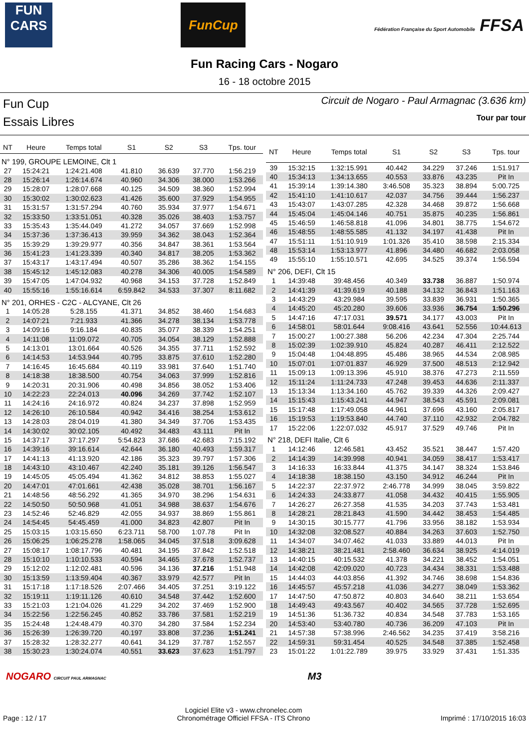FUN CARS
FunCup
Fédération Française du Sport Automobile FFSA
Fun Racing Cars - Nogaro
16 - 18 octobre 2015
Fun Cup
Essais Libres
Circuit de Nogaro - Paul Armagnac (3.636 km)
Tour par tour
| NT | Heure | Temps total | S1 | S2 | S3 | Tps. tour |
| --- | --- | --- | --- | --- | --- | --- |
| N° 199, GROUPE LEMOINE, Clt 1 | | | | | | |
| 27 | 15:24:21 | 1:24:21.408 | 41.810 | 36.639 | 37.770 | 1:56.219 |
| 28 | 15:26:14 | 1:26:14.674 | 40.960 | 34.306 | 38.000 | 1:53.266 |
| 29 | 15:28:07 | 1:28:07.668 | 40.125 | 34.509 | 38.360 | 1:52.994 |
| 30 | 15:30:02 | 1:30:02.623 | 41.426 | 35.600 | 37.929 | 1:54.955 |
| 31 | 15:31:57 | 1:31:57.294 | 40.760 | 35.934 | 37.977 | 1:54.671 |
| 32 | 15:33:50 | 1:33:51.051 | 40.328 | 35.026 | 38.403 | 1:53.757 |
| 33 | 15:35:43 | 1:35:44.049 | 41.272 | 34.057 | 37.669 | 1:52.998 |
| 34 | 15:37:36 | 1:37:36.413 | 39.959 | 34.362 | 38.043 | 1:52.364 |
| 35 | 15:39:29 | 1:39:29.977 | 40.356 | 34.847 | 38.361 | 1:53.564 |
| 36 | 15:41:23 | 1:41:23.339 | 40.340 | 34.817 | 38.205 | 1:53.362 |
| 37 | 15:43:17 | 1:43:17.494 | 40.507 | 35.286 | 38.362 | 1:54.155 |
| 38 | 15:45:12 | 1:45:12.083 | 40.278 | 34.306 | 40.005 | 1:54.589 |
| 39 | 15:47:05 | 1:47:04.932 | 40.968 | 34.153 | 37.728 | 1:52.849 |
| 40 | 15:55:16 | 1:55:16.614 | 6:59.842 | 34.533 | 37.307 | 8:11.682 |
| N° 201, ORHES - C2C - ALCYANE, Clt 26 | | | | | | |
| 1 | 14:05:28 | 5:28.155 | 41.371 | 34.852 | 38.460 | 1:54.683 |
| 2 | 14:07:21 | 7:21.933 | 41.366 | 34.278 | 38.134 | 1:53.778 |
| 3 | 14:09:16 | 9:16.184 | 40.835 | 35.077 | 38.339 | 1:54.251 |
| 4 | 14:11:08 | 11:09.072 | 40.705 | 34.054 | 38.129 | 1:52.888 |
| 5 | 14:13:01 | 13:01.664 | 40.526 | 34.355 | 37.711 | 1:52.592 |
| 6 | 14:14:53 | 14:53.944 | 40.795 | 33.875 | 37.610 | 1:52.280 |
| 7 | 14:16:45 | 16:45.684 | 40.119 | 33.981 | 37.640 | 1:51.740 |
| 8 | 14:18:38 | 18:38.500 | 40.754 | 34.063 | 37.999 | 1:52.816 |
| 9 | 14:20:31 | 20:31.906 | 40.498 | 34.856 | 38.052 | 1:53.406 |
| 10 | 14:22:23 | 22:24.013 | 40.096 | 34.269 | 37.742 | 1:52.107 |
| 11 | 14:24:16 | 24:16.972 | 40.824 | 34.237 | 37.898 | 1:52.959 |
| 12 | 14:26:10 | 26:10.584 | 40.942 | 34.416 | 38.254 | 1:53.612 |
| 13 | 14:28:03 | 28:04.019 | 41.380 | 34.349 | 37.706 | 1:53.435 |
| 14 | 14:30:02 | 30:02.105 | 40.492 | 34.483 | 43.111 | Pit In |
| 15 | 14:37:17 | 37:17.297 | 5:54.823 | 37.686 | 42.683 | 7:15.192 |
| 16 | 14:39:16 | 39:16.614 | 42.644 | 36.180 | 40.493 | 1:59.317 |
| 17 | 14:41:13 | 41:13.920 | 42.186 | 35.323 | 39.797 | 1:57.306 |
| 18 | 14:43:10 | 43:10.467 | 42.240 | 35.181 | 39.126 | 1:56.547 |
| 19 | 14:45:05 | 45:05.494 | 41.362 | 34.812 | 38.853 | 1:55.027 |
| 20 | 14:47:01 | 47:01.661 | 42.438 | 35.028 | 38.701 | 1:56.167 |
| 21 | 14:48:56 | 48:56.292 | 41.365 | 34.970 | 38.296 | 1:54.631 |
| 22 | 14:50:50 | 50:50.968 | 41.051 | 34.988 | 38.637 | 1:54.676 |
| 23 | 14:52:46 | 52:46.829 | 42.055 | 34.937 | 38.869 | 1:55.861 |
| 24 | 14:54:45 | 54:45.459 | 41.000 | 34.823 | 42.807 | Pit In |
| 25 | 15:03:15 | 1:03:15.650 | 6:23.711 | 58.700 | 1:07.78 | Pit In |
| 26 | 15:06:25 | 1:06:25.278 | 1:58.065 | 34.045 | 37.518 | 3:09.628 |
| 27 | 15:08:17 | 1:08:17.796 | 40.481 | 34.195 | 37.842 | 1:52.518 |
| 28 | 15:10:10 | 1:10:10.533 | 40.594 | 34.465 | 37.678 | 1:52.737 |
| 29 | 15:12:02 | 1:12:02.481 | 40.596 | 34.136 | 37.216 | 1:51.948 |
| 30 | 15:13:59 | 1:13:59.404 | 40.367 | 33.979 | 42.577 | Pit In |
| 31 | 15:17:18 | 1:17:18.526 | 2:07.466 | 34.405 | 37.251 | 3:19.122 |
| 32 | 15:19:11 | 1:19:11.126 | 40.610 | 34.548 | 37.442 | 1:52.600 |
| 33 | 15:21:03 | 1:21:04.026 | 41.229 | 34.202 | 37.469 | 1:52.900 |
| 34 | 15:22:56 | 1:22:56.245 | 40.852 | 33.786 | 37.581 | 1:52.219 |
| 35 | 15:24:48 | 1:24:48.479 | 40.370 | 34.280 | 37.584 | 1:52.234 |
| 36 | 15:26:39 | 1:26:39.720 | 40.197 | 33.808 | 37.236 | 1:51.241 |
| 37 | 15:28:32 | 1:28:32.277 | 40.641 | 34.129 | 37.787 | 1:52.557 |
| 38 | 15:30:23 | 1:30:24.074 | 40.551 | 33.623 | 37.623 | 1:51.797 |
| NT | Heure | Temps total | S1 | S2 | S3 | Tps. tour |
| --- | --- | --- | --- | --- | --- | --- |
| 39 | 15:32:15 | 1:32:15.991 | 40.442 | 34.229 | 37.246 | 1:51.917 |
| 40 | 15:34:13 | 1:34:13.655 | 40.553 | 33.876 | 43.235 | Pit In |
| 41 | 15:39:14 | 1:39:14.380 | 3:46.508 | 35.323 | 38.894 | 5:00.725 |
| 42 | 15:41:10 | 1:41:10.617 | 42.037 | 34.756 | 39.444 | 1:56.237 |
| 43 | 15:43:07 | 1:43:07.285 | 42.328 | 34.468 | 39.872 | 1:56.668 |
| 44 | 15:45:04 | 1:45:04.146 | 40.751 | 35.875 | 40.235 | 1:56.861 |
| 45 | 15:46:59 | 1:46:58.818 | 41.096 | 34.801 | 38.775 | 1:54.672 |
| 46 | 15:48:55 | 1:48:55.585 | 41.132 | 34.197 | 41.438 | Pit In |
| 47 | 15:51:11 | 1:51:10.919 | 1:01.326 | 35.410 | 38.598 | 2:15.334 |
| 48 | 15:53:14 | 1:53:13.977 | 41.896 | 34.480 | 46.682 | 2:03.058 |
| 49 | 15:55:10 | 1:55:10.571 | 42.695 | 34.525 | 39.374 | 1:56.594 |
| N° 206, DEFI, Clt 15 | | | | | | |
| 1 | 14:39:48 | 39:48.456 | 40.349 | 33.738 | 36.887 | 1:50.974 |
| 2 | 14:41:39 | 41:39.619 | 40.188 | 34.132 | 36.843 | 1:51.163 |
| 3 | 14:43:29 | 43:29.984 | 39.595 | 33.839 | 36.931 | 1:50.365 |
| 4 | 14:45:20 | 45:20.280 | 39.606 | 33.936 | 36.754 | 1:50.296 |
| 5 | 14:47:16 | 47:17.031 | 39.571 | 34.177 | 43.003 | Pit In |
| 6 | 14:58:01 | 58:01.644 | 9:08.416 | 43.641 | 52.556 | 10:44.613 |
| 7 | 15:00:27 | 1:00:27.388 | 56.206 | 42.234 | 47.304 | 2:25.744 |
| 8 | 15:02:39 | 1:02:39.910 | 45.824 | 40.287 | 46.411 | 2:12.522 |
| 9 | 15:04:48 | 1:04:48.895 | 45.486 | 38.965 | 44.534 | 2:08.985 |
| 10 | 15:07:01 | 1:07:01.837 | 46.929 | 37.500 | 48.513 | 2:12.942 |
| 11 | 15:09:13 | 1:09:13.396 | 45.910 | 38.376 | 47.273 | 2:11.559 |
| 12 | 15:11:24 | 1:11:24.733 | 47.248 | 39.453 | 44.636 | 2:11.337 |
| 13 | 15:13:34 | 1:13:34.160 | 45.762 | 39.339 | 44.326 | 2:09.427 |
| 14 | 15:15:43 | 1:15:43.241 | 44.947 | 38.543 | 45.591 | 2:09.081 |
| 15 | 15:17:48 | 1:17:49.058 | 44.961 | 37.696 | 43.160 | 2:05.817 |
| 16 | 15:19:53 | 1:19:53.840 | 44.740 | 37.110 | 42.932 | 2:04.782 |
| 17 | 15:22:06 | 1:22:07.032 | 45.917 | 37.529 | 49.746 | Pit In |
| N° 218, DEFI Italie, Clt 6 | | | | | | |
| 1 | 14:12:46 | 12:46.581 | 43.452 | 35.521 | 38.447 | 1:57.420 |
| 2 | 14:14:39 | 14:39.998 | 40.941 | 34.059 | 38.417 | 1:53.417 |
| 3 | 14:16:33 | 16:33.844 | 41.375 | 34.147 | 38.324 | 1:53.846 |
| 4 | 14:18:38 | 18:38.150 | 43.150 | 34.912 | 46.244 | Pit In |
| 5 | 14:22:37 | 22:37.972 | 2:46.778 | 34.999 | 38.045 | 3:59.822 |
| 6 | 14:24:33 | 24:33.877 | 41.058 | 34.432 | 40.415 | 1:55.905 |
| 7 | 14:26:27 | 26:27.358 | 41.535 | 34.203 | 37.743 | 1:53.481 |
| 8 | 14:28:21 | 28:21.843 | 41.590 | 34.442 | 38.453 | 1:54.485 |
| 9 | 14:30:15 | 30:15.777 | 41.796 | 33.956 | 38.182 | 1:53.934 |
| 10 | 14:32:08 | 32:08.527 | 40.884 | 34.263 | 37.603 | 1:52.750 |
| 11 | 14:34:07 | 34:07.462 | 41.033 | 33.889 | 44.013 | Pit In |
| 12 | 14:38:21 | 38:21.481 | 2:58.460 | 36.634 | 38.925 | 4:14.019 |
| 13 | 14:40:15 | 40:15.532 | 41.378 | 34.221 | 38.452 | 1:54.051 |
| 14 | 14:42:08 | 42:09.020 | 40.723 | 34.434 | 38.331 | 1:53.488 |
| 15 | 14:44:03 | 44:03.856 | 41.392 | 34.746 | 38.698 | 1:54.836 |
| 16 | 14:45:57 | 45:57.218 | 41.036 | 34.277 | 38.049 | 1:53.362 |
| 17 | 14:47:50 | 47:50.872 | 40.803 | 34.640 | 38.211 | 1:53.654 |
| 18 | 14:49:43 | 49:43.567 | 40.402 | 34.565 | 37.728 | 1:52.695 |
| 19 | 14:51:36 | 51:36.732 | 40.834 | 34.548 | 37.783 | 1:53.165 |
| 20 | 14:53:40 | 53:40.780 | 40.736 | 36.209 | 47.103 | Pit In |
| 21 | 14:57:38 | 57:38.996 | 2:46.562 | 34.235 | 37.419 | 3:58.216 |
| 22 | 14:59:31 | 59:31.454 | 40.525 | 34.548 | 37.385 | 1:52.458 |
| 23 | 15:01:22 | 1:01:22.789 | 39.975 | 33.929 | 37.431 | 1:51.335 |
NOGARO CIRCUIT PAUL ARMAGNAC M3
Page : 12 / 17
Logiciel Elite v3 - www.chronelec.com
Chronométrage Officiel FFSA - ITS Chrono
Imprimé : 17/10/2015 16:03